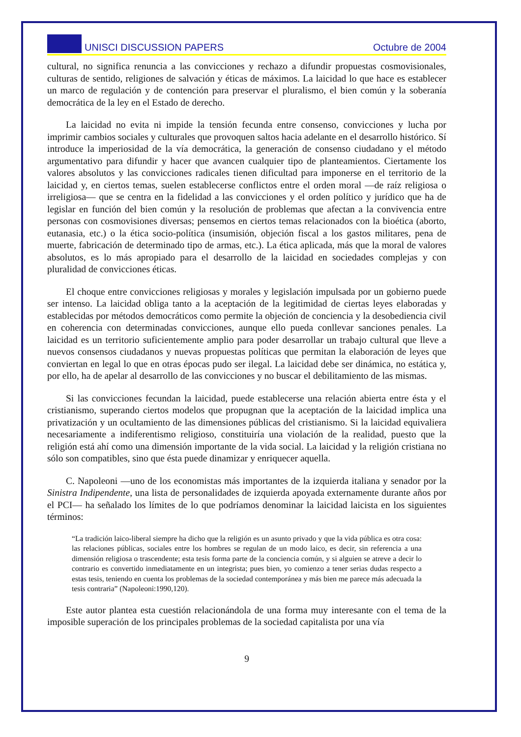UNISCI DISCUSSION PAPERS Octubre de 2004
cultural, no significa renuncia a las convicciones y rechazo a difundir propuestas cosmovisionales, culturas de sentido, religiones de salvación y éticas de máximos. La laicidad lo que hace es establecer un marco de regulación y de contención para preservar el pluralismo, el bien común y la soberanía democrática de la ley en el Estado de derecho.
La laicidad no evita ni impide la tensión fecunda entre consenso, convicciones y lucha por imprimir cambios sociales y culturales que provoquen saltos hacia adelante en el desarrollo histórico. Sí introduce la imperiosidad de la vía democrática, la generación de consenso ciudadano y el método argumentativo para difundir y hacer que avancen cualquier tipo de planteamientos. Ciertamente los valores absolutos y las convicciones radicales tienen dificultad para imponerse en el territorio de la laicidad y, en ciertos temas, suelen establecerse conflictos entre el orden moral —de raíz religiosa o irreligiosa— que se centra en la fidelidad a las convicciones y el orden político y jurídico que ha de legislar en función del bien común y la resolución de problemas que afectan a la convivencia entre personas con cosmovisiones diversas; pensemos en ciertos temas relacionados con la bioética (aborto, eutanasia, etc.) o la ética socio-política (insumisión, objeción fiscal a los gastos militares, pena de muerte, fabricación de determinado tipo de armas, etc.). La ética aplicada, más que la moral de valores absolutos, es lo más apropiado para el desarrollo de la laicidad en sociedades complejas y con pluralidad de convicciones éticas.
El choque entre convicciones religiosas y morales y legislación impulsada por un gobierno puede ser intenso. La laicidad obliga tanto a la aceptación de la legitimidad de ciertas leyes elaboradas y establecidas por métodos democráticos como permite la objeción de conciencia y la desobediencia civil en coherencia con determinadas convicciones, aunque ello pueda conllevar sanciones penales. La laicidad es un territorio suficientemente amplio para poder desarrollar un trabajo cultural que lleve a nuevos consensos ciudadanos y nuevas propuestas políticas que permitan la elaboración de leyes que conviertan en legal lo que en otras épocas pudo ser ilegal. La laicidad debe ser dinámica, no estática y, por ello, ha de apelar al desarrollo de las convicciones y no buscar el debilitamiento de las mismas.
Si las convicciones fecundan la laicidad, puede establecerse una relación abierta entre ésta y el cristianismo, superando ciertos modelos que propugnan que la aceptación de la laicidad implica una privatización y un ocultamiento de las dimensiones públicas del cristianismo. Si la laicidad equivaliera necesariamente a indiferentismo religioso, constituiría una violación de la realidad, puesto que la religión está ahí como una dimensión importante de la vida social. La laicidad y la religión cristiana no sólo son compatibles, sino que ésta puede dinamizar y enriquecer aquella.
C. Napoleoni —uno de los economistas más importantes de la izquierda italiana y senador por la Sinistra Indipendente, una lista de personalidades de izquierda apoyada externamente durante años por el PCI— ha señalado los límites de lo que podríamos denominar la laicidad laicista en los siguientes términos:
“La tradición laico-liberal siempre ha dicho que la religión es un asunto privado y que la vida pública es otra cosa: las relaciones públicas, sociales entre los hombres se regulan de un modo laico, es decir, sin referencia a una dimensión religiosa o trascendente; esta tesis forma parte de la conciencia común, y si alguien se atreve a decir lo contrario es convertido inmediatamente en un integrista; pues bien, yo comienzo a tener serias dudas respecto a estas tesis, teniendo en cuenta los problemas de la sociedad contemporánea y más bien me parece más adecuada la tesis contraria” (Napoleoni:1990,120).
Este autor plantea esta cuestión relacionándola de una forma muy interesante con el tema de la imposible superación de los principales problemas de la sociedad capitalista por una vía
9